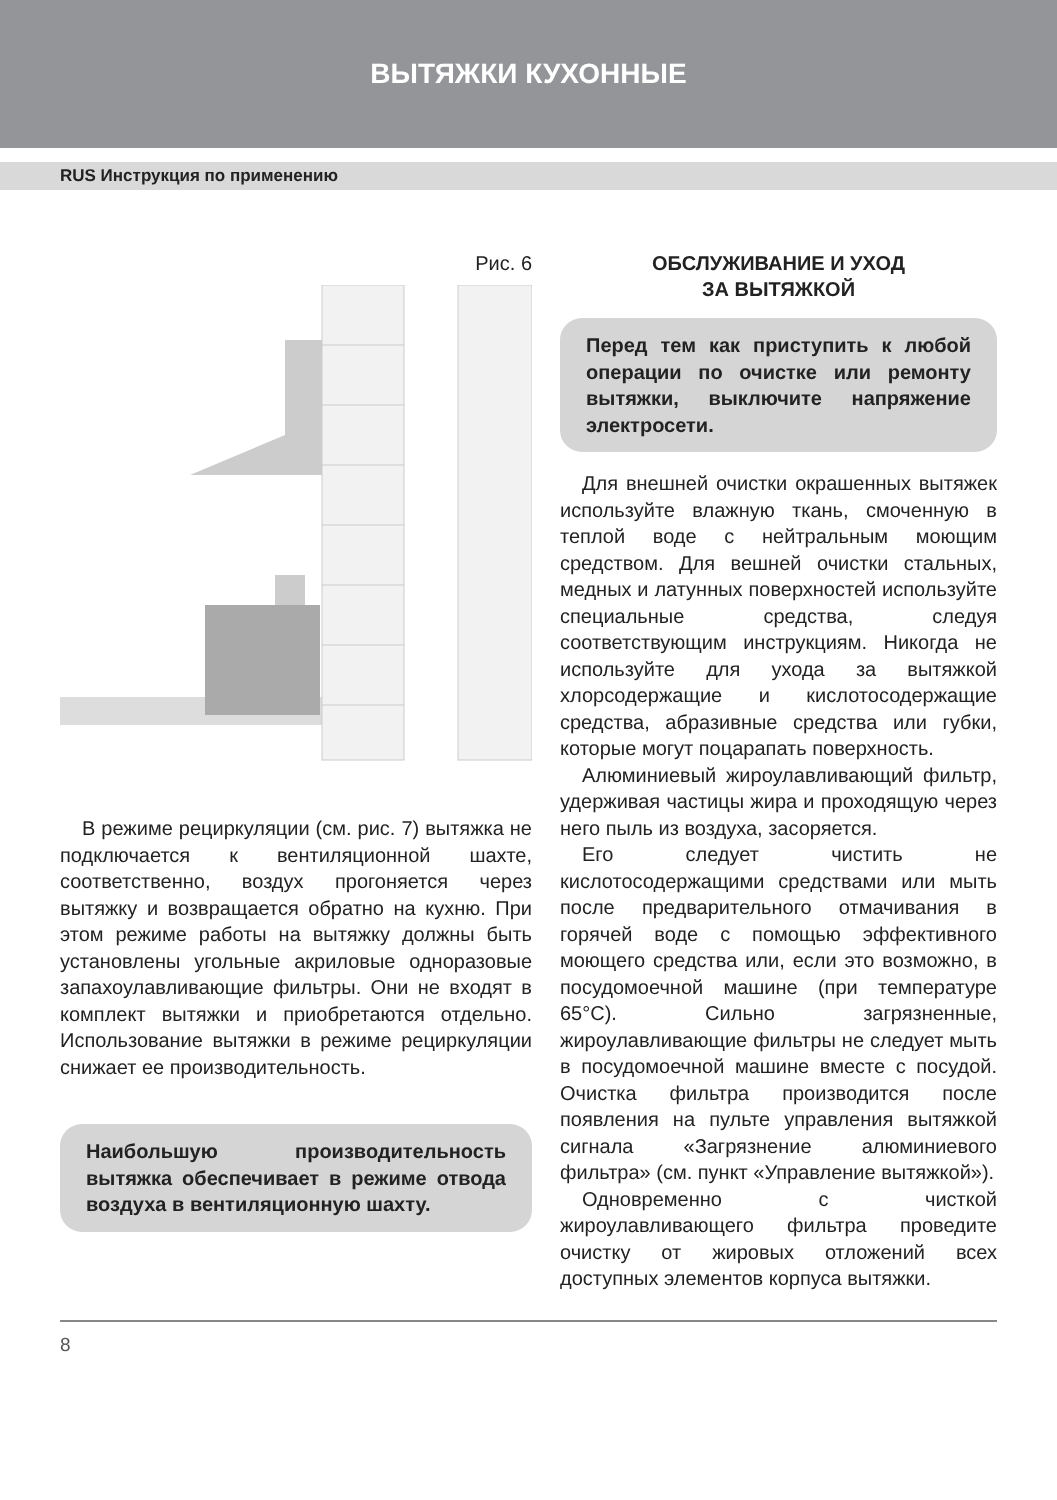ВЫТЯЖКИ КУХОННЫЕ
RUS Инструкция по применению
Рис. 6
В режиме рециркуляции (см. рис. 7) вытяжка не подключается к вентиляционной шахте, соответственно, воздух прогоняется через вытяжку и возвращается обратно на кухню. При этом режиме работы на вытяжку должны быть установлены угольные акриловые одноразовые запахоулавливающие фильтры. Они не входят в комплект вытяжки и приобретаются отдельно. Использование вытяжки в режиме рециркуляции снижает ее производительность.
Наибольшую производительность вытяжка обеспечивает в режиме отвода воздуха в вентиляционную шахту.
ОБСЛУЖИВАНИЕ И УХОД
ЗА ВЫТЯЖКОЙ
Перед тем как приступить к любой операции по очистке или ремонту вытяжки, выключите напряжение электросети.
Для внешней очистки окрашенных вытяжек используйте влажную ткань, смоченную в теплой воде с нейтральным моющим средством. Для вешней очистки стальных, медных и латунных поверхностей используйте специальные средства, следуя соответствующим инструкциям. Никогда не используйте для ухода за вытяжкой хлорсодержащие и кислотосодержащие средства, абразивные средства или губки, которые могут поцарапать поверхность.
Алюминиевый жироулавливающий фильтр, удерживая частицы жира и проходящую через него пыль из воздуха, засоряется.
Его следует чистить не кислотосодержащими средствами или мыть после предварительного отмачивания в горячей воде с помощью эффективного моющего средства или, если это возможно, в посудомоечной машине (при температуре 65°С). Сильно загрязненные, жироулавливающие фильтры не следует мыть в посудомоечной машине вместе с посудой. Очистка фильтра производится после появления на пульте управления вытяжкой сигнала «Загрязнение алюминиевого фильтра» (см. пункт «Управление вытяжкой»).
Одновременно с чисткой жироулавливающего фильтра проведите очистку от жировых отложений всех доступных элементов корпуса вытяжки.
8